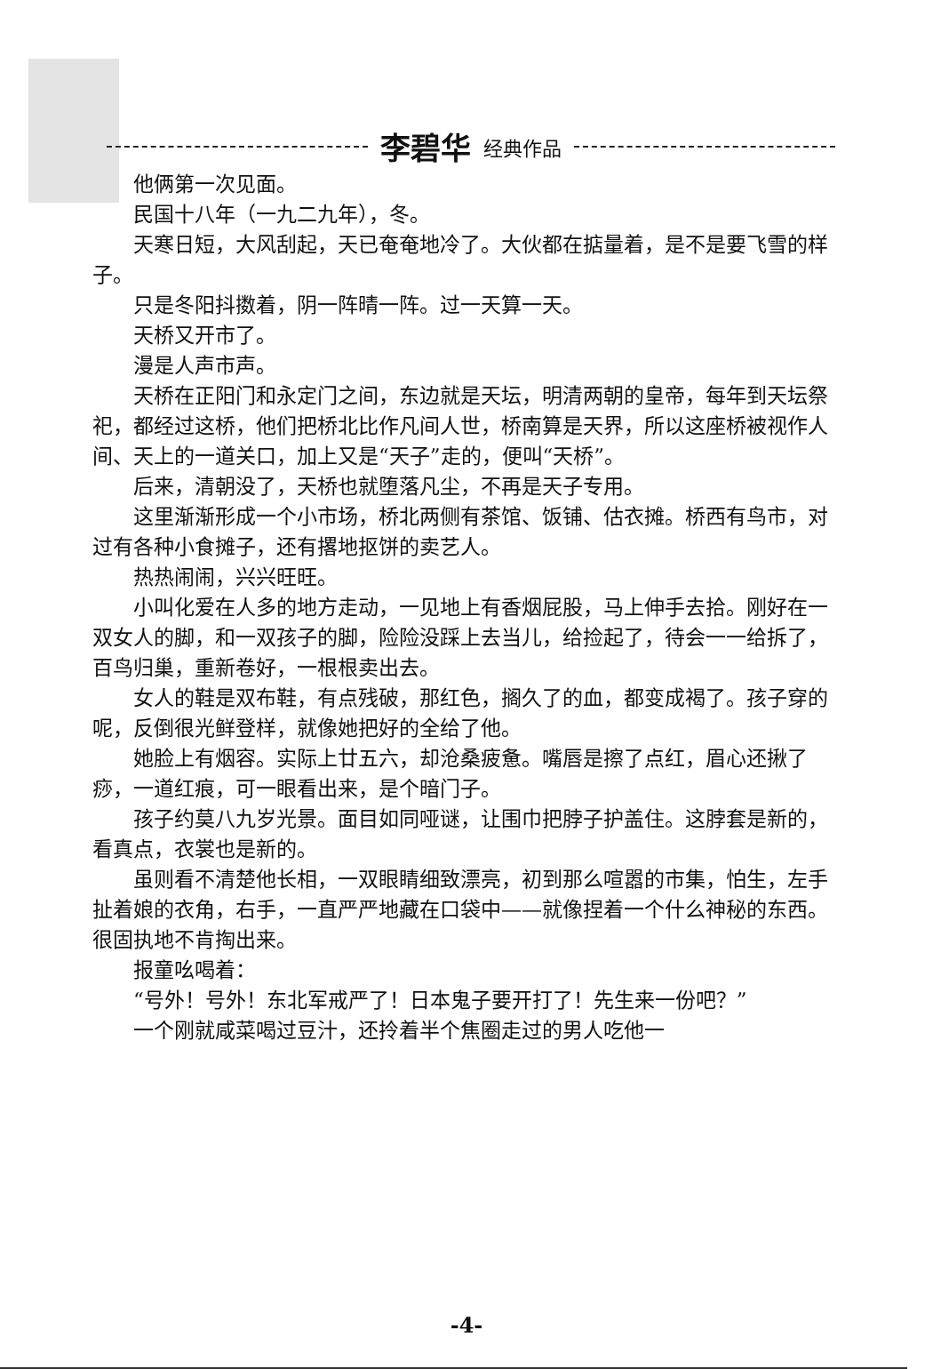李碧华 经典作品
他俩第一次见面。
民国十八年（一九二九年），冬。
天寒日短，大风刮起，天已奄奄地冷了。大伙都在掂量着，是不是要飞雪的样子。
只是冬阳抖擞着，阴一阵晴一阵。过一天算一天。
天桥又开市了。
漫是人声市声。
天桥在正阳门和永定门之间，东边就是天坛，明清两朝的皇帝，每年到天坛祭祀，都经过这桥，他们把桥北比作凡间人世，桥南算是天界，所以这座桥被视作人间、天上的一道关口，加上又是“天子”走的，便叫“天桥”。
后来，清朝没了，天桥也就堕落凡尘，不再是天子专用。
这里渐渐形成一个小市场，桥北两侧有茶馆、饭铺、估衣摊。桥西有鸟市，对过有各种小食摊子，还有撂地抠饼的卖艺人。
热热闹闹，兴兴旺旺。
小叫化爱在人多的地方走动，一见地上有香烟屁股，马上伸手去拾。刚好在一双女人的脚，和一双孩子的脚，险险没踩上去当儿，给捡起了，待会一一给拆了，百鸟归巢，重新卷好，一根根卖出去。
女人的鞋是双布鞋，有点残破，那红色，搁久了的血，都变成褐了。孩子穿的呢，反倒很光鲜登样，就像她把好的全给了他。
她脸上有烟容。实际上廿五六，却沧桑疲惫。嘴唇是擦了点红，眉心还揪了痧，一道红痕，可一眼看出来，是个暗门子。
孩子约莫八九岁光景。面目如同哑谜，让围巾把脖子护盖住。这脖套是新的，看真点，衣裳也是新的。
虽则看不清楚他长相，一双眼睛细致漂亮，初到那么喧嚣的市集，怕生，左手扯着娘的衣角，右手，一直严严地藏在口袋中——就像捏着一个什么神秘的东西。很固执地不肯掏出来。
报童吆喝着：
“号外！号外！东北军戒严了！日本鬼子要开打了！先生来一份吧？”
一个刚就咸菜喝过豆汁，还拎着半个焦圈走过的男人吃他一
-4-